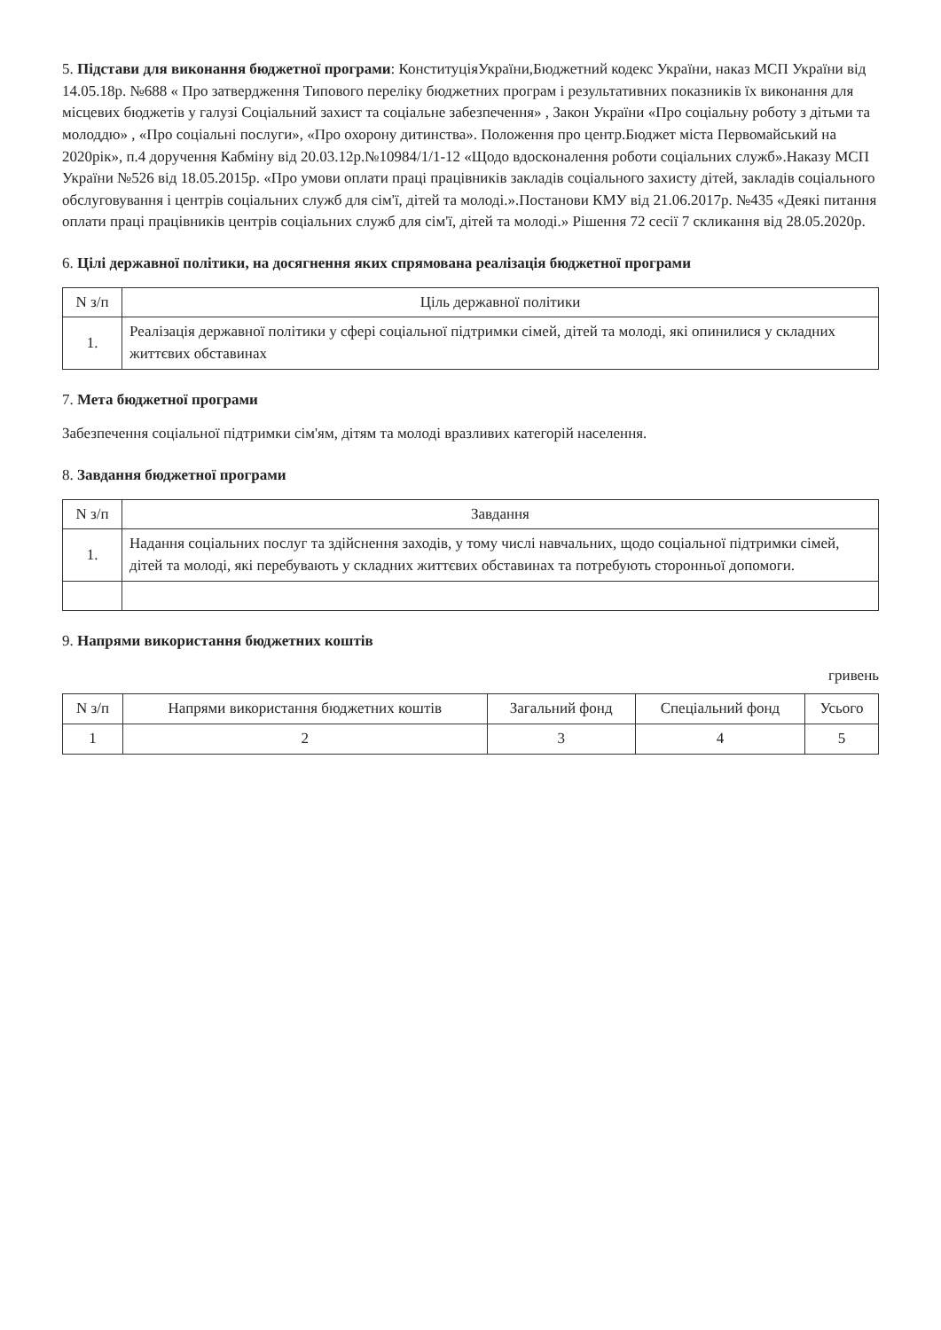5. Підстави для виконання бюджетної програми: КонституціяУкраїни,Бюджетний кодекс України, наказ МСП України від 14.05.18р. №688 « Про затвердження Типового переліку бюджетних програм і результативних показників їх виконання для місцевих бюджетів у галузі Соціальний захист та соціальне забезпечення» , Закон України «Про соціальну роботу з дітьми та молоддю» , «Про соціальні послуги», «Про охорону дитинства». Положення про центр.Бюджет міста Первомайський на 2020рік», п.4 доручення Кабміну від 20.03.12р.№10984/1/1-12 «Щодо вдосконалення роботи соціальних служб».Наказу МСП України №526 від 18.05.2015р. «Про умови оплати праці працівників закладів соціального захисту дітей, закладів соціального обслуговування і центрів соціальних служб для сім'ї, дітей та молоді.».Постанови КМУ від 21.06.2017р. №435 «Деякі питання оплати праці працівників центрів соціальних служб для сім'ї, дітей та молоді.» Рішення 72 сесії 7 скликання від 28.05.2020р.
6. Цілі державної політики, на досягнення яких спрямована реалізація бюджетної програми
| N з/п | Ціль державної політики |
| --- | --- |
| 1. | Реалізація державної політики у сфері соціальної підтримки сімей, дітей та молоді, які опинилися у складних життєвих обставинах |
7. Мета бюджетної програми
Забезпечення соціальної підтримки сім'ям, дітям та молоді вразливих категорій населення.
8. Завдання бюджетної програми
| N з/п | Завдання |
| --- | --- |
| 1. | Надання соціальних послуг та здійснення заходів, у тому числі навчальних, щодо соціальної підтримки сімей, дітей та молоді, які перебувають у складних життєвих обставинах та потребують сторонньої допомоги. |
9. Напрями використання бюджетних коштів
гривень
| N з/п | Напрями використання бюджетних коштів | Загальний фонд | Спеціальний фонд | Усього |
| --- | --- | --- | --- | --- |
| 1 | 2 | 3 | 4 | 5 |